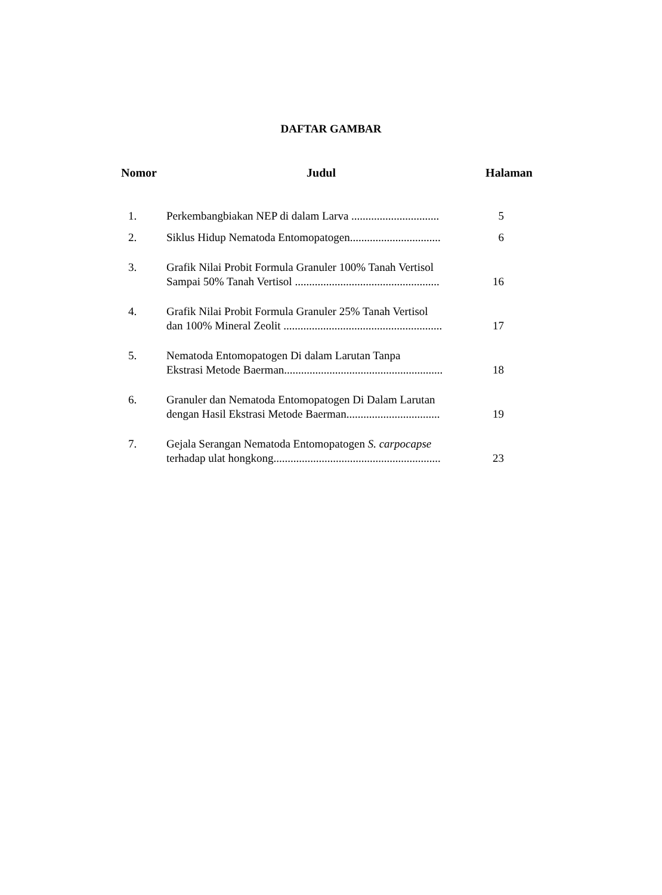DAFTAR GAMBAR
Nomor Judul Halaman
1. Perkembangbiakan NEP di dalam Larva ...............................
5
2. Siklus Hidup Nematoda Entomopatogen................................
6
3. Grafik Nilai Probit Formula Granuler 100% Tanah Vertisol
Sampai 50% Tanah Vertisol ...................................................
16
4. Grafik Nilai Probit Formula Granuler 25% Tanah Vertisol
dan 100% Mineral Zeolit ........................................................
17
5. Nematoda Entomopatogen Di dalam Larutan Tanpa
Ekstrasi Metode Baerman........................................................
18
6. Granuler dan Nematoda Entomopatogen Di Dalam Larutan
dengan Hasil Ekstrasi Metode Baerman.................................
19
7. Gejala Serangan Nematoda Entomopatogen S. carpocapse
terhadap ulat hongkong...........................................................
23